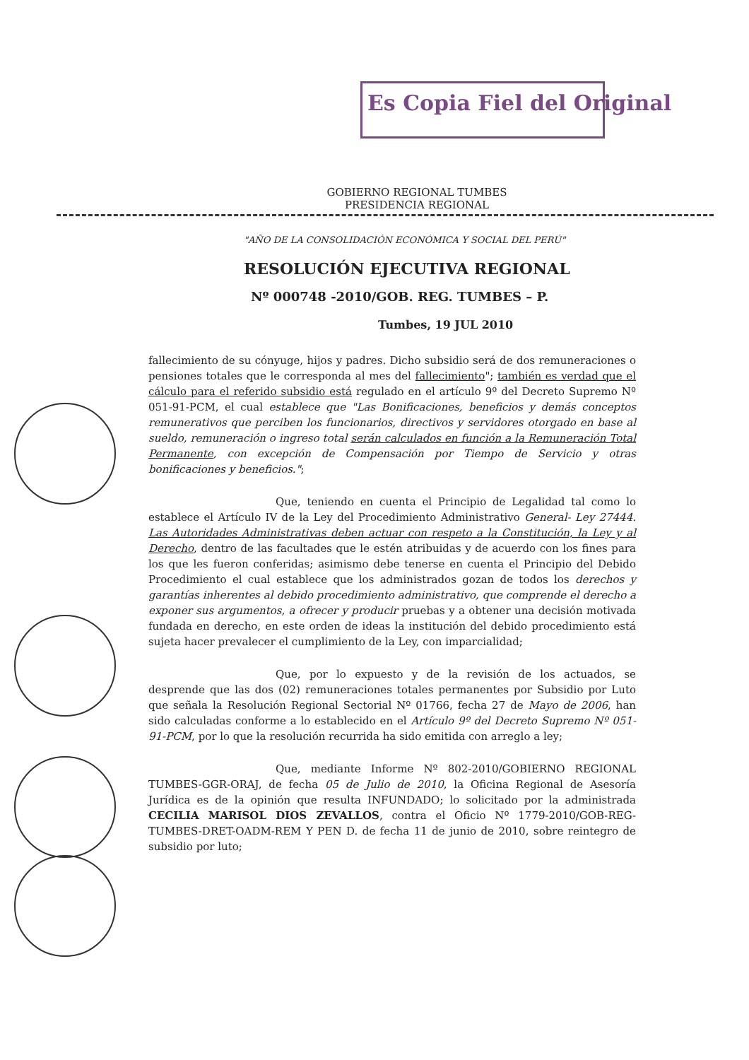Es Copia Fiel del Original
GOBIERNO REGIONAL TUMBES
PRESIDENCIA REGIONAL
"AÑO DE LA CONSOLIDACIÓN ECONÓMICA Y SOCIAL DEL PERÚ"
RESOLUCIÓN EJECUTIVA REGIONAL
Nº 000748 -2010/GOB. REG. TUMBES – P.
Tumbes, 19 JUL 2010
fallecimiento de su cónyuge, hijos y padres. Dicho subsidio será de dos remuneraciones o pensiones totales que le corresponda al mes del fallecimiento"; también es verdad que el cálculo para el referido subsidio está regulado en el artículo 9º del Decreto Supremo Nº 051-91-PCM, el cual establece que "Las Bonificaciones, beneficios y demás conceptos remunerativos que perciben los funcionarios, directivos y servidores otorgado en base al sueldo, remuneración o ingreso total serán calculados en función a la Remuneración Total Permanente, con excepción de Compensación por Tiempo de Servicio y otras bonificaciones y beneficios.";
Que, teniendo en cuenta el Principio de Legalidad tal como lo establece el Artículo IV de la Ley del Procedimiento Administrativo General- Ley 27444. Las Autoridades Administrativas deben actuar con respeto a la Constitución, la Ley y al Derecho, dentro de las facultades que le estén atribuidas y de acuerdo con los fines para los que les fueron conferidas; asimismo debe tenerse en cuenta el Principio del Debido Procedimiento el cual establece que los administrados gozan de todos los derechos y garantías inherentes al debido procedimiento administrativo, que comprende el derecho a exponer sus argumentos, a ofrecer y producir pruebas y a obtener una decisión motivada fundada en derecho, en este orden de ideas la institución del debido procedimiento está sujeta hacer prevalecer el cumplimiento de la Ley, con imparcialidad;
Que, por lo expuesto y de la revisión de los actuados, se desprende que las dos (02) remuneraciones totales permanentes por Subsidio por Luto que señala la Resolución Regional Sectorial Nº 01766, fecha 27 de Mayo de 2006, han sido calculadas conforme a lo establecido en el Artículo 9º del Decreto Supremo Nº 051-91-PCM, por lo que la resolución recurrida ha sido emitida con arreglo a ley;
Que, mediante Informe Nº 802-2010/GOBIERNO REGIONAL TUMBES-GGR-ORAJ, de fecha 05 de Julio de 2010, la Oficina Regional de Asesoría Jurídica es de la opinión que resulta INFUNDADO; lo solicitado por la administrada CECILIA MARISOL DIOS ZEVALLOS, contra el Oficio Nº 1779-2010/GOB-REG-TUMBES-DRET-OADM-REM Y PEN D. de fecha 11 de junio de 2010, sobre reintegro de subsidio por luto;